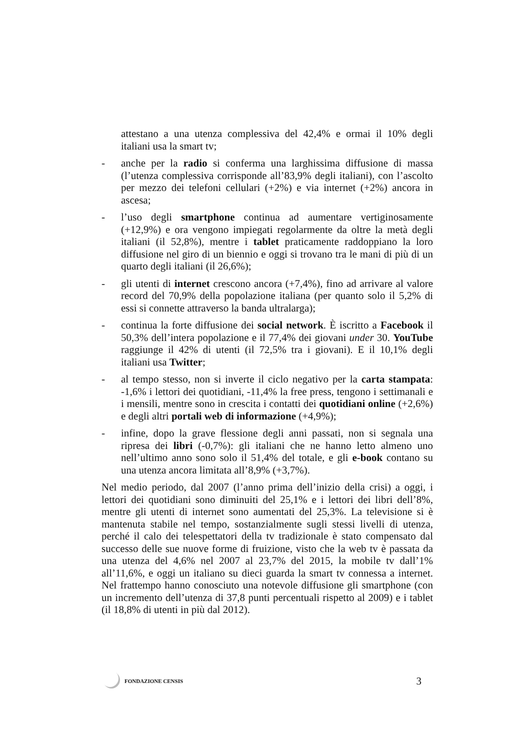attestano a una utenza complessiva del 42,4% e ormai il 10% degli italiani usa la smart tv;
- anche per la radio si conferma una larghissima diffusione di massa (l’utenza complessiva corrisponde all’83,9% degli italiani), con l’ascolto per mezzo dei telefoni cellulari (+2%) e via internet (+2%) ancora in ascesa;
- l’uso degli smartphone continua ad aumentare vertiginosamente (+12,9%) e ora vengono impiegati regolarmente da oltre la metà degli italiani (il 52,8%), mentre i tablet praticamente raddoppiano la loro diffusione nel giro di un biennio e oggi si trovano tra le mani di più di un quarto degli italiani (il 26,6%);
- gli utenti di internet crescono ancora (+7,4%), fino ad arrivare al valore record del 70,9% della popolazione italiana (per quanto solo il 5,2% di essi si connette attraverso la banda ultralarga);
- continua la forte diffusione dei social network. È iscritto a Facebook il 50,3% dell’intera popolazione e il 77,4% dei giovani under 30. YouTube raggiunge il 42% di utenti (il 72,5% tra i giovani). E il 10,1% degli italiani usa Twitter;
- al tempo stesso, non si inverte il ciclo negativo per la carta stampata: -1,6% i lettori dei quotidiani, -11,4% la free press, tengono i settimanali e i mensili, mentre sono in crescita i contatti dei quotidiani online (+2,6%) e degli altri portali web di informazione (+4,9%);
- infine, dopo la grave flessione degli anni passati, non si segnala una ripresa dei libri (-0,7%): gli italiani che ne hanno letto almeno uno nell’ultimo anno sono solo il 51,4% del totale, e gli e-book contano su una utenza ancora limitata all’8,9% (+3,7%).
Nel medio periodo, dal 2007 (l’anno prima dell’inizio della crisi) a oggi, i lettori dei quotidiani sono diminuiti del 25,1% e i lettori dei libri dell’8%, mentre gli utenti di internet sono aumentati del 25,3%. La televisione si è mantenuta stabile nel tempo, sostanzialmente sugli stessi livelli di utenza, perché il calo dei telespettatori della tv tradizionale è stato compensato dal successo delle sue nuove forme di fruizione, visto che la web tv è passata da una utenza del 4,6% nel 2007 al 23,7% del 2015, la mobile tv dall’1% all’11,6%, e oggi un italiano su dieci guarda la smart tv connessa a internet. Nel frattempo hanno conosciuto una notevole diffusione gli smartphone (con un incremento dell’utenza di 37,8 punti percentuali rispetto al 2009) e i tablet (il 18,8% di utenti in più dal 2012).
FONDAZIONE CENSIS
3